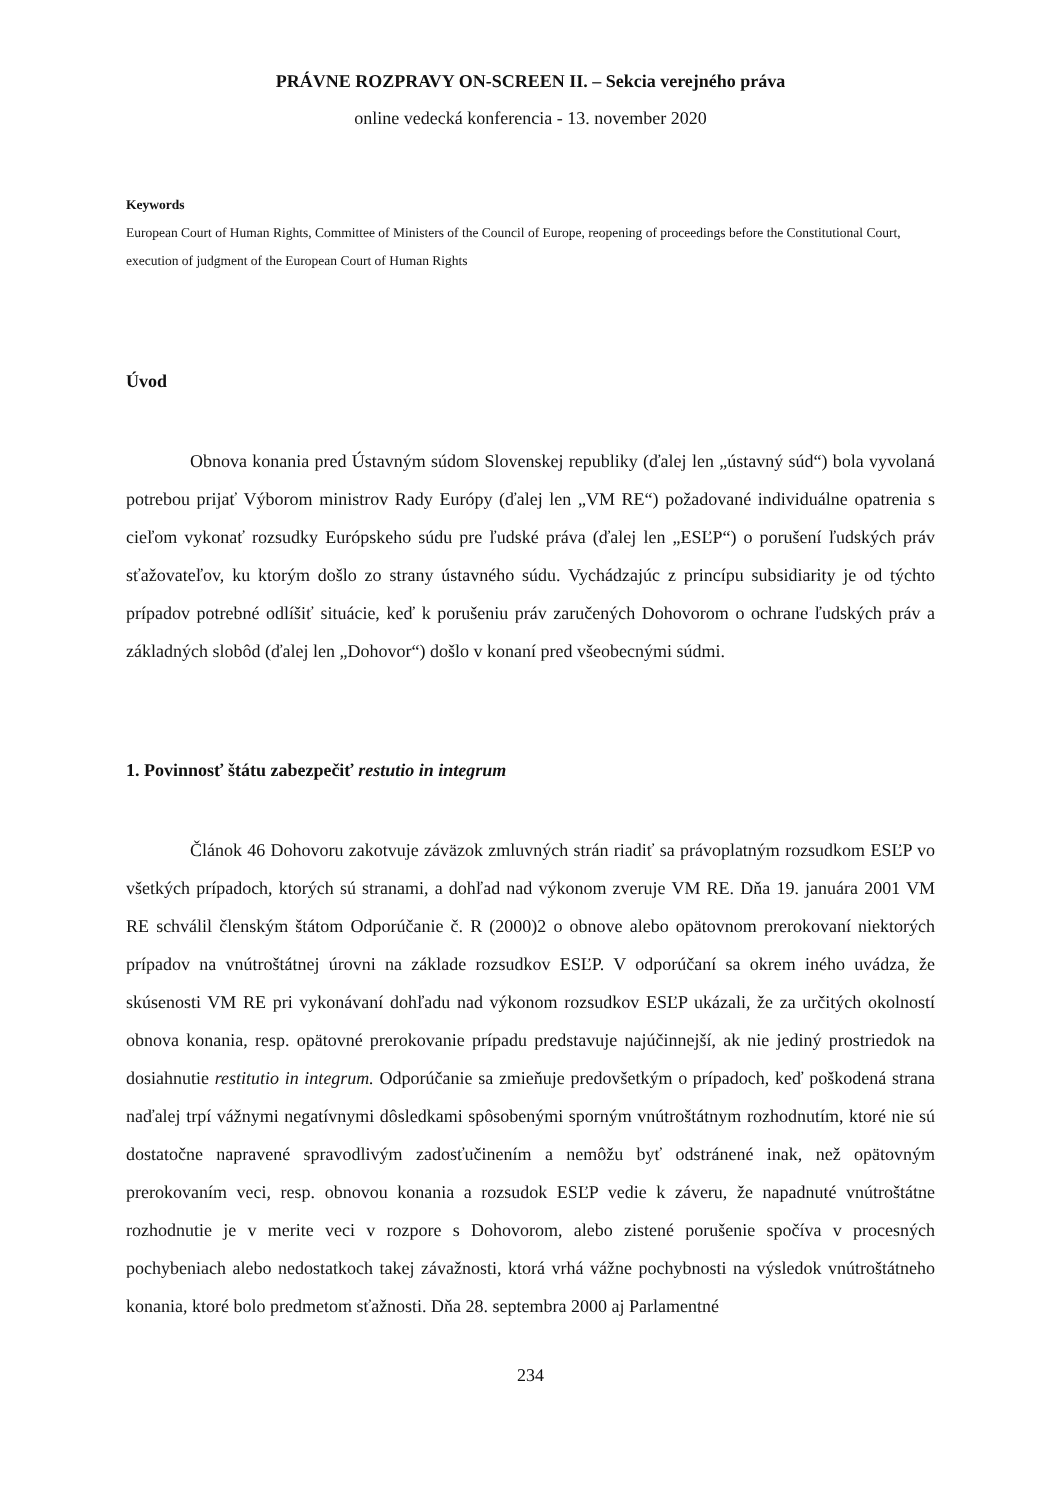PRÁVNE ROZPRAVY ON-SCREEN II. – Sekcia verejného práva
online vedecká konferencia - 13. november 2020
Keywords
European Court of Human Rights, Committee of Ministers of the Council of Europe, reopening of proceedings before the Constitutional Court, execution of judgment of the European Court of Human Rights
Úvod
Obnova konania pred Ústavným súdom Slovenskej republiky (ďalej len „ústavný súd“) bola vyvolaná potrebou prijať Výborom ministrov Rady Európy (ďalej len „VM RE“) požadované individuálne opatrenia s cieľom vykonať rozsudky Európskeho súdu pre ľudské práva (ďalej len „ESĽP“) o porušení ľudských práv sťažovateľov, ku ktorým došlo zo strany ústavného súdu. Vychádzajúc z princípu subsidiarity je od týchto prípadov potrebné odlíšiť situácie, keď k porušeniu práv zaručených Dohovorom o ochrane ľudských práv a základných slobôd (ďalej len „Dohovor“) došlo v konaní pred všeobecnými súdmi.
1. Povinnosť štátu zabezpečiť restutio in integrum
Článok 46 Dohovoru zakotvuje záväzok zmluvných strán riadiť sa právoplatným rozsudkom ESĽP vo všetkých prípadoch, ktorých sú stranami, a dohľad nad výkonom zveruje VM RE. Dňa 19. januára 2001 VM RE schválil členským štátom Odporúčanie č. R (2000)2 o obnove alebo opätovnom prerokovaní niektorých prípadov na vnútroštátnej úrovni na základe rozsudkov ESĽP. V odporúčaní sa okrem iného uvádza, že skúsenosti VM RE pri vykonávaní dohľadu nad výkonom rozsudkov ESĽP ukázali, že za určitých okolností obnova konania, resp. opätovné prerokovanie prípadu predstavuje najúčinnejší, ak nie jediný prostriedok na dosiahnutie restitutio in integrum. Odporúčanie sa zmieňuje predovšetkým o prípadoch, keď poškodená strana naďalej trpí vážnymi negatívnymi dôsledkami spôsobenými sporným vnútroštátnym rozhodnutím, ktoré nie sú dostatočne napravené spravodlivým zadosťučinením a nemôžu byť odstránené inak, než opätovným prerokovaním veci, resp. obnovou konania a rozsudok ESĽP vedie k záveru, že napadnuté vnútroštátne rozhodnutie je v merite veci v rozpore s Dohovorom, alebo zistené porušenie spočíva v procesných pochybeniach alebo nedostatkoch takej závažnosti, ktorá vrhá vážne pochybnosti na výsledok vnútroštátneho konania, ktoré bolo predmetom sťažnosti. Dňa 28. septembra 2000 aj Parlamentné
234